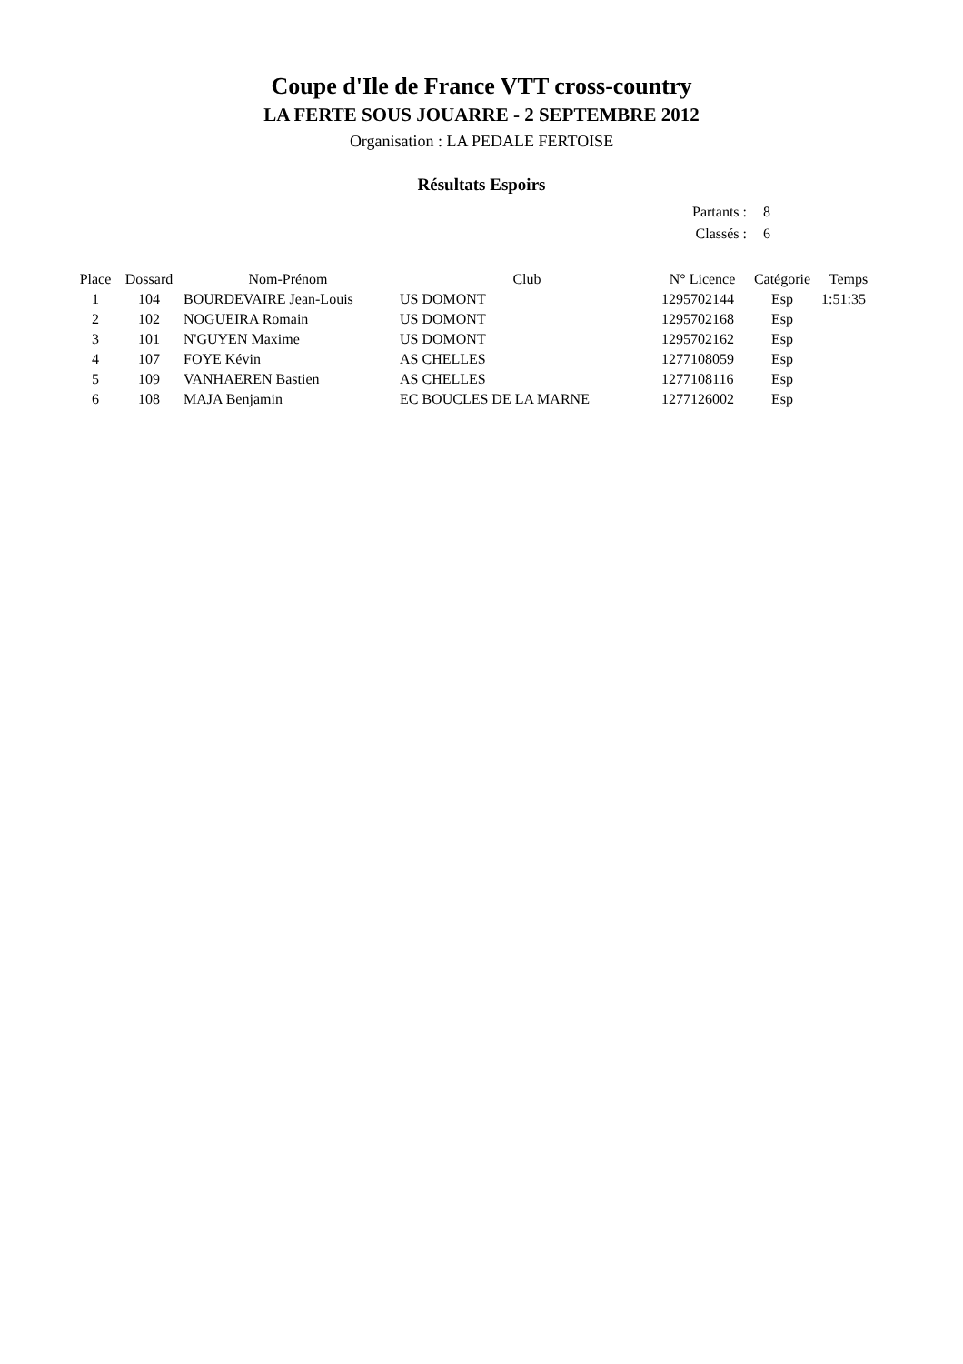Coupe d'Ile de France VTT cross-country
LA FERTE SOUS JOUARRE - 2 SEPTEMBRE 2012
Organisation : LA PEDALE FERTOISE
Résultats Espoirs
| Partants : | 8 |
| Classés : | 6 |
| Place | Dossard | Nom-Prénom | Club | N° Licence | Catégorie | Temps |
| --- | --- | --- | --- | --- | --- | --- |
| 1 | 104 | BOURDEVAIRE Jean-Louis | US DOMONT | 1295702144 | Esp | 1:51:35 |
| 2 | 102 | NOGUEIRA Romain | US DOMONT | 1295702168 | Esp | |
| 3 | 101 | N'GUYEN Maxime | US DOMONT | 1295702162 | Esp | |
| 4 | 107 | FOYE Kévin | AS CHELLES | 1277108059 | Esp | |
| 5 | 109 | VANHAEREN Bastien | AS CHELLES | 1277108116 | Esp | |
| 6 | 108 | MAJA Benjamin | EC BOUCLES DE LA MARNE | 1277126002 | Esp | |